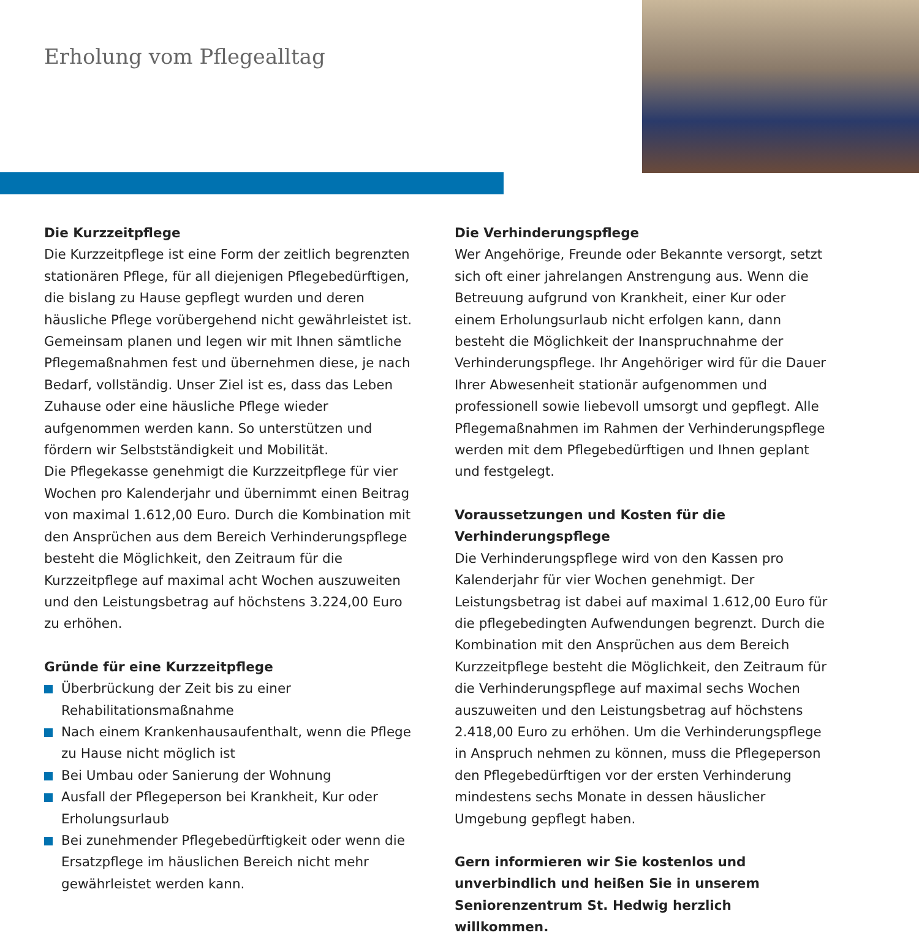Erholung vom Pflegealltag
Die Kurzzeitpflege
Die Kurzzeitpflege ist eine Form der zeitlich begrenzten stationären Pflege, für all diejenigen Pflegebedürftigen, die bislang zu Hause gepflegt wurden und deren häusliche Pflege vorübergehend nicht gewährleistet ist. Gemeinsam planen und legen wir mit Ihnen sämtliche Pflegemaßnahmen fest und übernehmen diese, je nach Bedarf, vollständig. Unser Ziel ist es, dass das Leben Zuhause oder eine häusliche Pflege wieder aufgenommen werden kann. So unterstützen und fördern wir Selbstständigkeit und Mobilität.
Die Pflegekasse genehmigt die Kurzzeitpflege für vier Wochen pro Kalenderjahr und übernimmt einen Beitrag von maximal 1.612,00 Euro. Durch die Kombination mit den Ansprüchen aus dem Bereich Verhinderungspflege besteht die Möglichkeit, den Zeitraum für die Kurzzeitpflege auf maximal acht Wochen auszuweiten und den Leistungsbetrag auf höchstens 3.224,00 Euro zu erhöhen.
Gründe für eine Kurzzeitpflege
Überbrückung der Zeit bis zu einer Rehabilitationsmaßnahme
Nach einem Krankenhausaufenthalt, wenn die Pflege zu Hause nicht möglich ist
Bei Umbau oder Sanierung der Wohnung
Ausfall der Pflegeperson bei Krankheit, Kur oder Erholungsurlaub
Bei zunehmender Pflegebedürftigkeit oder wenn die Ersatzpflege im häuslichen Bereich nicht mehr gewährleistet werden kann.
Die Verhinderungspflege
Wer Angehörige, Freunde oder Bekannte versorgt, setzt sich oft einer jahrelangen Anstrengung aus. Wenn die Betreuung aufgrund von Krankheit, einer Kur oder einem Erholungsurlaub nicht erfolgen kann, dann besteht die Möglichkeit der Inanspruchnahme der Verhinderungspflege. Ihr Angehöriger wird für die Dauer Ihrer Abwesenheit stationär aufgenommen und professionell sowie liebevoll umsorgt und gepflegt. Alle Pflegemaßnahmen im Rahmen der Verhinderungspflege werden mit dem Pflegebedürftigen und Ihnen geplant und festgelegt.
Voraussetzungen und Kosten für die Verhinderungspflege
Die Verhinderungspflege wird von den Kassen pro Kalenderjahr für vier Wochen genehmigt. Der Leistungsbetrag ist dabei auf maximal 1.612,00 Euro für die pflegebedingten Aufwendungen begrenzt. Durch die Kombination mit den Ansprüchen aus dem Bereich Kurzzeitpflege besteht die Möglichkeit, den Zeitraum für die Verhinderungspflege auf maximal sechs Wochen auszuweiten und den Leistungsbetrag auf höchstens 2.418,00 Euro zu erhöhen. Um die Verhinderungspflege in Anspruch nehmen zu können, muss die Pflegeperson den Pflegebedürftigen vor der ersten Verhinderung mindestens sechs Monate in dessen häuslicher Umgebung gepflegt haben.
Gern informieren wir Sie kostenlos und unverbindlich und heißen Sie in unserem Seniorenzentrum St. Hedwig herzlich willkommen.